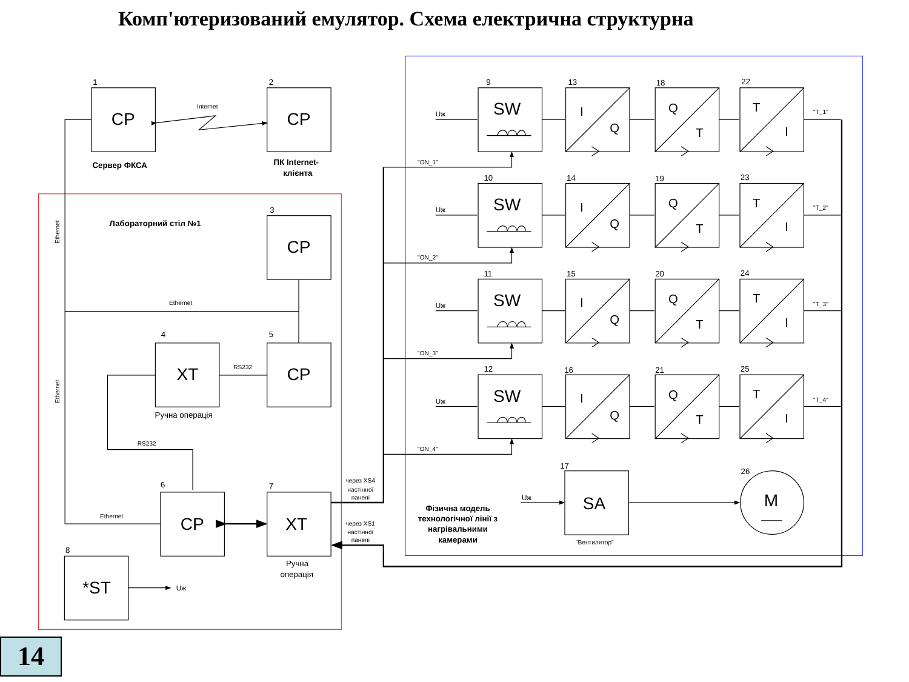Комп'ютеризований емулятор. Схема електрична структурна
CP
CP
CP
XT
CP
CP
XT
*ST
SA
M
1
2
3
4
5
6
7
8
17
26
Сервер ФКСА
ПК Internet-
клієнта
Лабораторний стіл №1
Ручна операція
Ручна
операція
Uж
Uж
Фізична модель
технологічної лінії з
нагрівальними
камерами
Internet
Ethernet
Ethernet
RS232
RS232
Ethernet
Ethernet
через XS4
настінної
панелі
через XS1
настінної
панелі
"Вентилятор"
SW
I
Q
Q
T
T
I
Uж
9
13
18
22
"T_1"
"ON_1"
10
14
19
23
11
15
20
24
12
16
21
25
"T_2"
"ON_2"
"T_3"
"ON_3"
"T_4"
"ON_4"
14